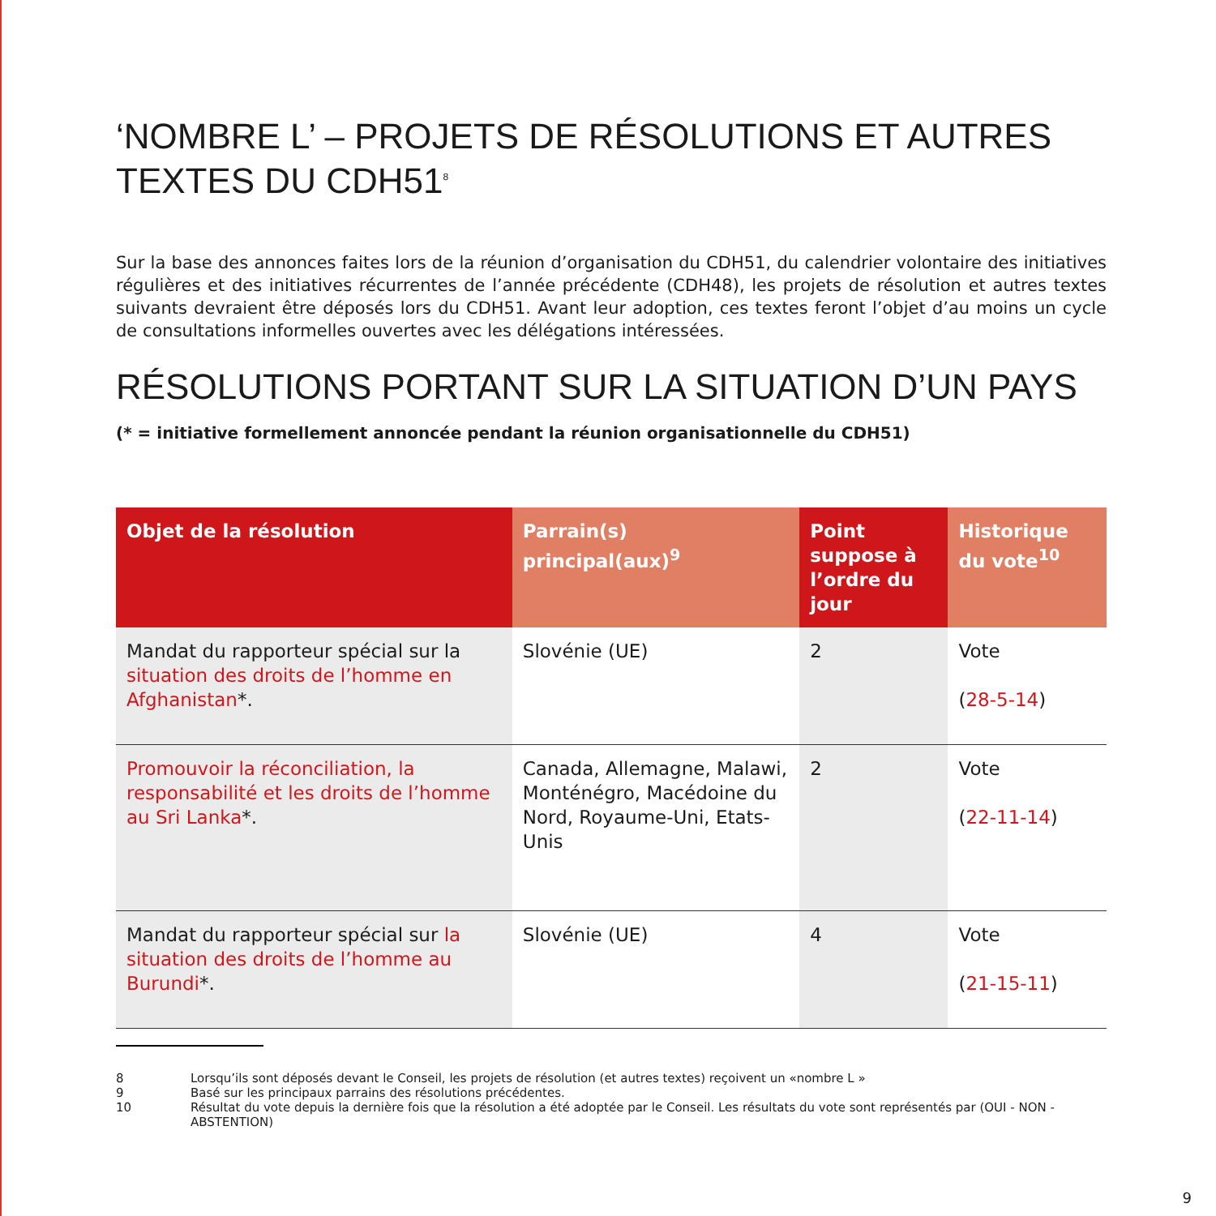‘NOMBRE L’ – PROJETS DE RÉSOLUTIONS ET AUTRES TEXTES DU CDH51<sup>8</sup>
Sur la base des annonces faites lors de la réunion d’organisation du CDH51, du calendrier volontaire des initiatives régulières et des initiatives récurrentes de l’année précédente (CDH48), les projets de résolution et autres textes suivants devraient être déposés lors du CDH51. Avant leur adoption, ces textes feront l’objet d’au moins un cycle de consultations informelles ouvertes avec les délégations intéressées.
RÉSOLUTIONS PORTANT SUR LA SITUATION D’UN PAYS
(* = initiative formellement annoncée pendant la réunion organisationnelle du CDH51)
| Objet de la résolution | Parrain(s) principal(aux)<sup>9</sup> | Point suppose à l’ordre du jour | Historique du vote<sup>10</sup> |
| --- | --- | --- | --- |
| Mandat du rapporteur spécial sur la situation des droits de l’homme en Afghanistan *. | Slovénie (UE) | 2 | Vote ( 28-5-14 ) |
| Promouvoir la réconciliation, la responsabilité et les droits de l’homme au Sri Lanka *. | Canada, Allemagne, Malawi, Monténégro, Macédoine du Nord, Royaume-Uni, Etats-Unis | 2 | Vote ( 22-11-14 ) |
| Mandat du rapporteur spécial sur la situation des droits de l’homme au Burundi *. | Slovénie (UE) | 4 | Vote ( 21-15-11 ) |
8 Lorsqu’ils sont déposés devant le Conseil, les projets de résolution (et autres textes) reçoivent un «nombre L »
9 Basé sur les principaux parrains des résolutions précédentes.
10 Résultat du vote depuis la dernière fois que la résolution a été adoptée par le Conseil. Les résultats du vote sont représentés par (OUI - NON - ABSTENTION)
9